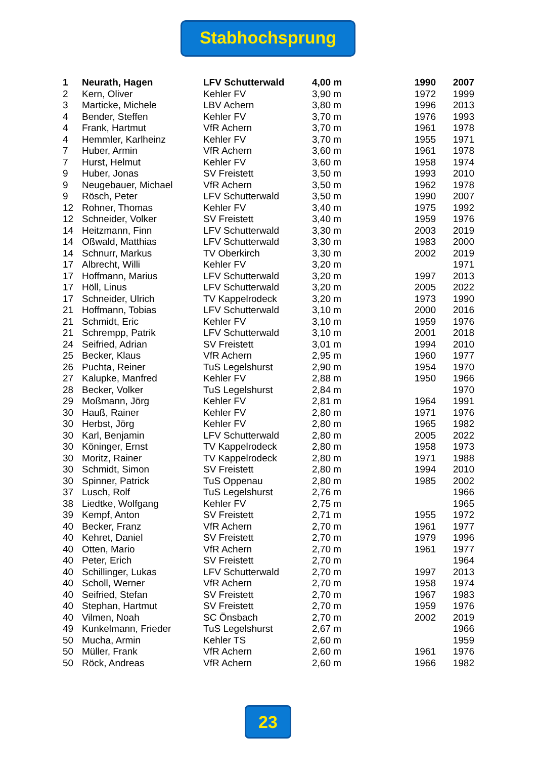Stabhochsprung
| 1 | Neurath, Hagen | LFV Schutterwald | 4,00 m | 1990 | 2007 |
| 2 | Kern, Oliver | Kehler FV | 3,90 m | 1972 | 1999 |
| 3 | Marticke, Michele | LBV Achern | 3,80 m | 1996 | 2013 |
| 4 | Bender, Steffen | Kehler FV | 3,70 m | 1976 | 1993 |
| 4 | Frank, Hartmut | VfR Achern | 3,70 m | 1961 | 1978 |
| 4 | Hemmler, Karlheinz | Kehler FV | 3,70 m | 1955 | 1971 |
| 7 | Huber, Armin | VfR Achern | 3,60 m | 1961 | 1978 |
| 7 | Hurst, Helmut | Kehler FV | 3,60 m | 1958 | 1974 |
| 9 | Huber, Jonas | SV Freistett | 3,50 m | 1993 | 2010 |
| 9 | Neugebauer, Michael | VfR Achern | 3,50 m | 1962 | 1978 |
| 9 | Rösch, Peter | LFV Schutterwald | 3,50 m | 1990 | 2007 |
| 12 | Rohner, Thomas | Kehler FV | 3,40 m | 1975 | 1992 |
| 12 | Schneider, Volker | SV Freistett | 3,40 m | 1959 | 1976 |
| 14 | Heitzmann, Finn | LFV Schutterwald | 3,30 m | 2003 | 2019 |
| 14 | Oßwald, Matthias | LFV Schutterwald | 3,30 m | 1983 | 2000 |
| 14 | Schnurr, Markus | TV Oberkirch | 3,30 m | 2002 | 2019 |
| 17 | Albrecht, Willi | Kehler FV | 3,20 m | | 1971 |
| 17 | Hoffmann, Marius | LFV Schutterwald | 3,20 m | 1997 | 2013 |
| 17 | Höll, Linus | LFV Schutterwald | 3,20 m | 2005 | 2022 |
| 17 | Schneider, Ulrich | TV Kappelrodeck | 3,20 m | 1973 | 1990 |
| 21 | Hoffmann, Tobias | LFV Schutterwald | 3,10 m | 2000 | 2016 |
| 21 | Schmidt, Eric | Kehler FV | 3,10 m | 1959 | 1976 |
| 21 | Schrempp, Patrik | LFV Schutterwald | 3,10 m | 2001 | 2018 |
| 24 | Seifried, Adrian | SV Freistett | 3,01 m | 1994 | 2010 |
| 25 | Becker, Klaus | VfR Achern | 2,95 m | 1960 | 1977 |
| 26 | Puchta, Reiner | TuS Legelshurst | 2,90 m | 1954 | 1970 |
| 27 | Kalupke, Manfred | Kehler FV | 2,88 m | 1950 | 1966 |
| 28 | Becker, Volker | TuS Legelshurst | 2,84 m | | 1970 |
| 29 | Moßmann, Jörg | Kehler FV | 2,81 m | 1964 | 1991 |
| 30 | Hauß, Rainer | Kehler FV | 2,80 m | 1971 | 1976 |
| 30 | Herbst, Jörg | Kehler FV | 2,80 m | 1965 | 1982 |
| 30 | Karl, Benjamin | LFV Schutterwald | 2,80 m | 2005 | 2022 |
| 30 | Köninger, Ernst | TV Kappelrodeck | 2,80 m | 1958 | 1973 |
| 30 | Moritz, Rainer | TV Kappelrodeck | 2,80 m | 1971 | 1988 |
| 30 | Schmidt, Simon | SV Freistett | 2,80 m | 1994 | 2010 |
| 30 | Spinner, Patrick | TuS Oppenau | 2,80 m | 1985 | 2002 |
| 37 | Lusch, Rolf | TuS Legelshurst | 2,76 m | | 1966 |
| 38 | Liedtke, Wolfgang | Kehler FV | 2,75 m | | 1965 |
| 39 | Kempf, Anton | SV Freistett | 2,71 m | 1955 | 1972 |
| 40 | Becker, Franz | VfR Achern | 2,70 m | 1961 | 1977 |
| 40 | Kehret, Daniel | SV Freistett | 2,70 m | 1979 | 1996 |
| 40 | Otten, Mario | VfR Achern | 2,70 m | 1961 | 1977 |
| 40 | Peter, Erich | SV Freistett | 2,70 m | | 1964 |
| 40 | Schillinger, Lukas | LFV Schutterwald | 2,70 m | 1997 | 2013 |
| 40 | Scholl, Werner | VfR Achern | 2,70 m | 1958 | 1974 |
| 40 | Seifried, Stefan | SV Freistett | 2,70 m | 1967 | 1983 |
| 40 | Stephan, Hartmut | SV Freistett | 2,70 m | 1959 | 1976 |
| 40 | Vilmen, Noah | SC Önsbach | 2,70 m | 2002 | 2019 |
| 49 | Kunkelmann, Frieder | TuS Legelshurst | 2,67 m | | 1966 |
| 50 | Mucha, Armin | Kehler TS | 2,60 m | | 1959 |
| 50 | Müller, Frank | VfR Achern | 2,60 m | 1961 | 1976 |
| 50 | Röck, Andreas | VfR Achern | 2,60 m | 1966 | 1982 |
23